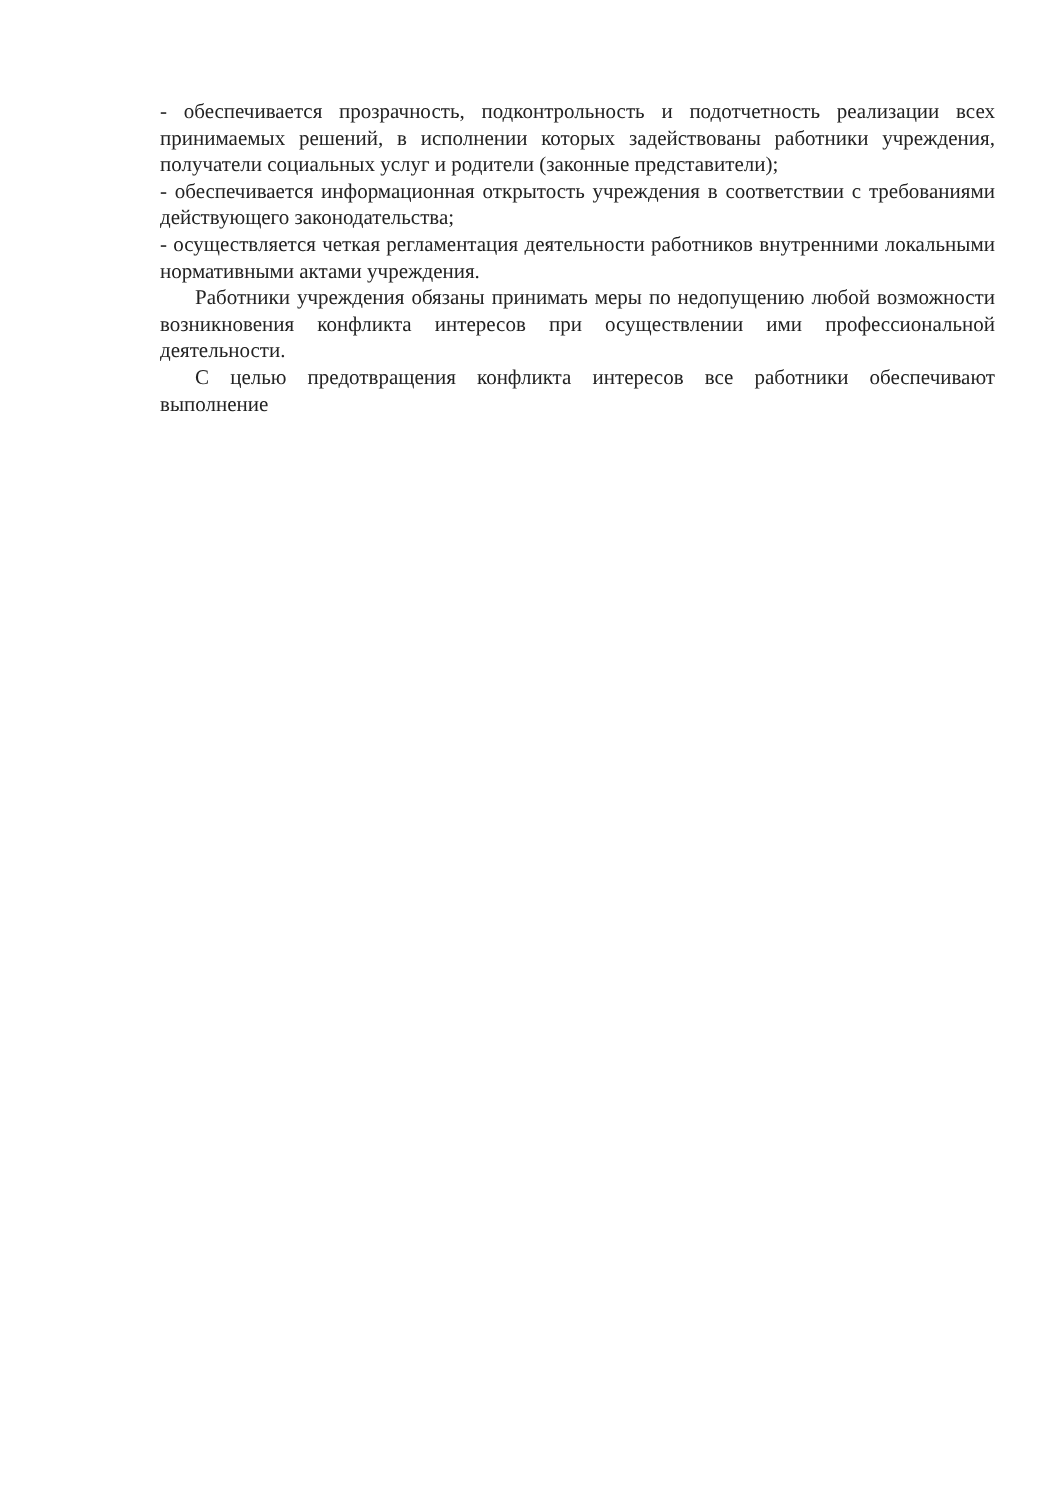- обеспечивается прозрачность, подконтрольность и подотчетность реализации всех принимаемых решений, в исполнении которых задействованы работники учреждения, получатели социальных услуг и родители (законные представители);
- обеспечивается информационная открытость учреждения в соответствии с требованиями действующего законодательства;
- осуществляется четкая регламентация деятельности работников внутренними локальными нормативными актами учреждения.
Работники учреждения обязаны принимать меры по недопущению любой возможности возникновения конфликта интересов при осуществлении ими профессиональной деятельности.
С целью предотвращения конфликта интересов все работники обеспечивают выполнение